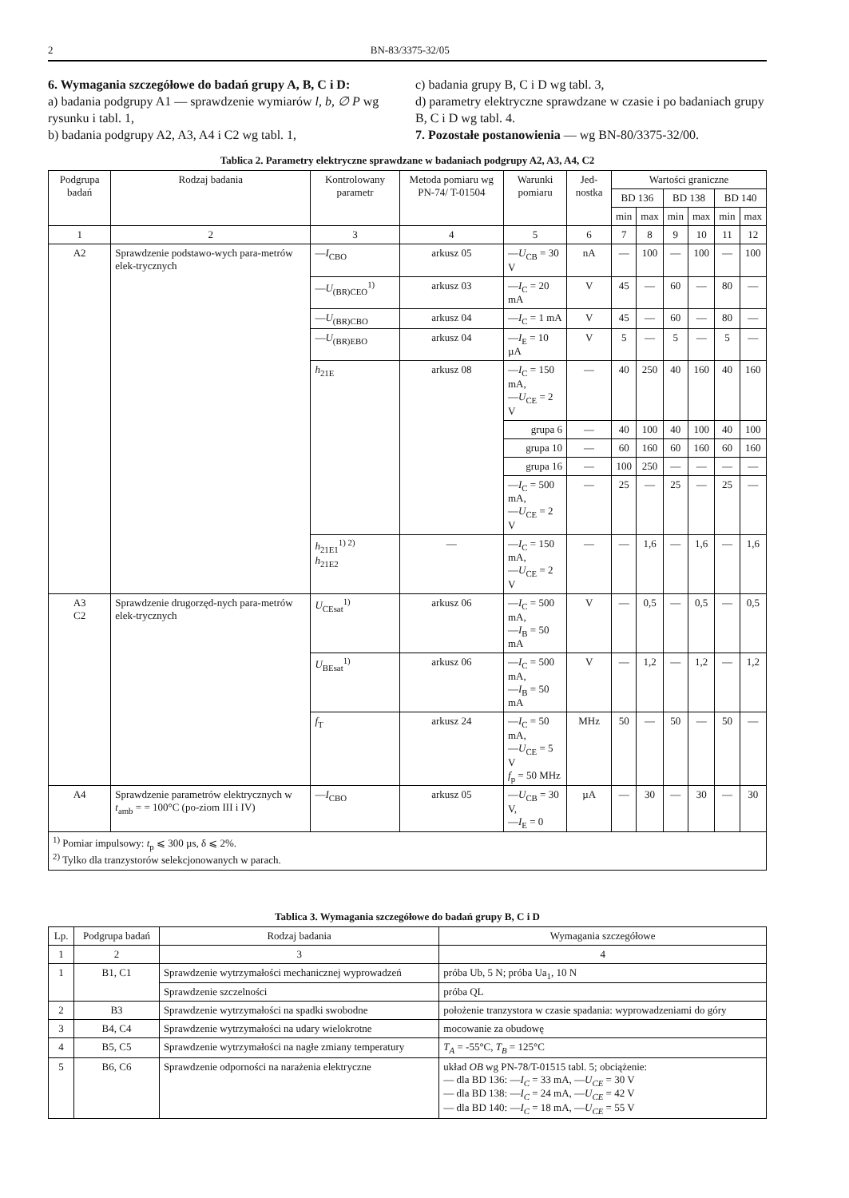2 BN-83/3375-32/05
6. Wymagania szczegółowe do badań grupy A, B, C i D:
a) badania podgrupy A1 — sprawdzenie wymiarów l, b, ∅ P wg rysunku i tabl. 1,
b) badania podgrupy A2, A3, A4 i C2 wg tabl. 1,
c) badania grupy B, C i D wg tabl. 3,
d) parametry elektryczne sprawdzane w czasie i po badaniach grupy B, C i D wg tabl. 4.
7. Pozostałe postanowienia — wg BN-80/3375-32/00.
Tablica 2. Parametry elektryczne sprawdzane w badaniach podgrupy A2, A3, A4, C2
| Podgrupa badań | Rodzaj badania | Kontrolowany parametr | Metoda pomiaru wg PN-74/ T-01504 | Warunki pomiaru | Jed-nostka | Wartości graniczne | | | | | |
| --- | --- | --- | --- | --- | --- | --- | --- | --- | --- | --- | --- |
| | | | | | | BD 136 | | BD 138 | | BD 140 | |
| | | | | | | min | max | min | max | min | max |
| 1 | 2 | 3 | 4 | 5 | 6 | 7 | 8 | 9 | 10 | 11 | 12 |
| A2 | Sprawdzenie podstawo-wych para-metrów elek-trycznych | — I<sub>CBO</sub> | arkusz 05 | — U<sub>CB</sub> = 30 V | nA | — | 100 | — | 100 | — | 100 |
| | | — U<sub>(BR)CEO</sub><sup>1)</sup> | arkusz 03 | — I<sub>C</sub> = 20 mA | V | 45 | — | 60 | — | 80 | — |
| | | — U<sub>(BR)CBO</sub> | arkusz 04 | — I<sub>C</sub> = 1 mA | V | 45 | — | 60 | — | 80 | — |
| | | — U<sub>(BR)EBO</sub> | arkusz 04 | — I<sub>E</sub> = 10 µA | V | 5 | — | 5 | — | 5 | — |
| | | h<sub>21E</sub> | arkusz 08 | — I<sub>C</sub> = 150 mA, — U<sub>CE</sub> = 2 V | — | 40 | 250 | 40 | 160 | 40 | 160 |
| | | | | grupa 6 | — | 40 | 100 | 40 | 100 | 40 | 100 |
| | | | | grupa 10 | — | 60 | 160 | 60 | 160 | 60 | 160 |
| | | | | grupa 16 | — | 100 | 250 | — | — | — | — |
| | | | | — I<sub>C</sub> = 500 mA, — U<sub>CE</sub> = 2 V | — | 25 | — | 25 | — | 25 | — |
| | | h<sub>21E1</sub><sup>1) 2)</sup> h<sub>21E2</sub> | — | — I<sub>C</sub> = 150 mA, — U<sub>CE</sub> = 2 V | — | — | 1,6 | — | 1,6 | — | 1,6 |
| A3 C2 | Sprawdzenie drugorzęd-nych para-metrów elek-trycznych | U<sub>CEsat</sub><sup>1)</sup> | arkusz 06 | — I<sub>C</sub> = 500 mA, — I<sub>B</sub> = 50 mA | V | — | 0,5 | — | 0,5 | — | 0,5 |
| | | U<sub>BEsat</sub><sup>1)</sup> | arkusz 06 | — I<sub>C</sub> = 500 mA, — I<sub>B</sub> = 50 mA | V | — | 1,2 | — | 1,2 | — | 1,2 |
| | | f<sub>T</sub> | arkusz 24 | — I<sub>C</sub> = 50 mA, — U<sub>CE</sub> = 5 V f<sub>p</sub> = 50 MHz | MHz | 50 | — | 50 | — | 50 | — |
| A4 | Sprawdzenie parametrów elektrycznych w t<sub>amb</sub> = = 100°C (po-ziom III i IV) | — I<sub>CBO</sub> | arkusz 05 | — U<sub>CB</sub> = 30 V, — I<sub>E</sub> = 0 | µA | — | 30 | — | 30 | — | 30 |
| <sup>1)</sup> Pomiar impulsowy: t<sub>p</sub> ⩽ 300 µs, δ ⩽ 2%. <sup>2)</sup> Tylko dla tranzystorów selekcjonowanych w parach. | | | | | | | | | | | |
Tablica 3. Wymagania szczegółowe do badań grupy B, C i D
| Lp. | Podgrupa badań | Rodzaj badania | Wymagania szczegółowe |
| --- | --- | --- | --- |
| 1 | 2 | 3 | 4 |
| 1 | B1, C1 | Sprawdzenie wytrzymałości mechanicznej wyprowadzeń | próba Ub, 5 N; próba Ua<sub>1</sub>, 10 N |
| | | Sprawdzenie szczelności | próba QL |
| 2 | B3 | Sprawdzenie wytrzymałości na spadki swobodne | położenie tranzystora w czasie spadania: wyprowadzeniami do góry |
| 3 | B4, C4 | Sprawdzenie wytrzymałości na udary wielokrotne | mocowanie za obudowę |
| 4 | B5, C5 | Sprawdzenie wytrzymałości na nagłe zmiany temperatury | T<sub>A</sub> = -55°C, T<sub>B</sub> = 125°C |
| 5 | B6, C6 | Sprawdzenie odporności na narażenia elektryczne | układ OB wg PN-78/T-01515 tabl. 5; obciążenie: — dla BD 136: — I<sub>C</sub> = 33 mA, — U<sub>CE</sub> = 30 V — dla BD 138: — I<sub>C</sub> = 24 mA, — U<sub>CE</sub> = 42 V — dla BD 140: — I<sub>C</sub> = 18 mA, — U<sub>CE</sub> = 55 V |